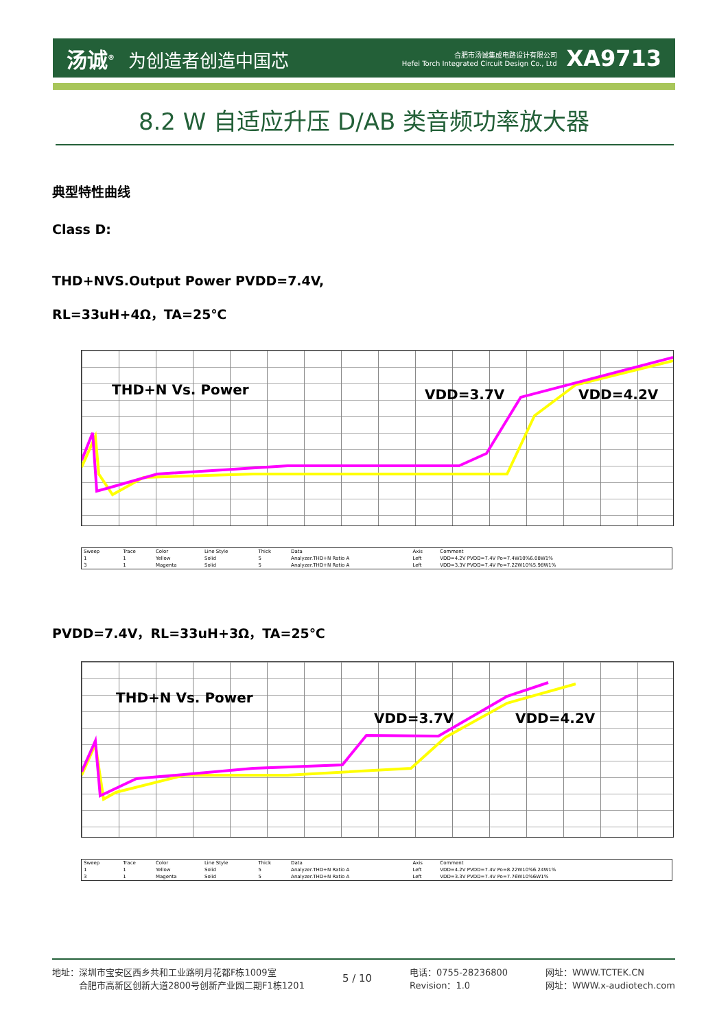汤诚<sup>®</sup> 为创造者创造中国芯
合肥市汤诚集成电路设计有限公司
Hefei Torch Integrated Circuit Design Co., Ltd
XA9713
8.2 W 自适应升压 D/AB 类音频功率放大器
典型特性曲线
Class D:
THD+NVS.Output Power PVDD=7.4V,
RL=33uH+4Ω，TA=25℃
THD+N Vs. Power VDD=3.7V VDD=4.2V
| Sweep | Trace | Color | Line Style | Thick | Data | Axis | Comment |
| --- | --- | --- | --- | --- | --- | --- | --- |
| 1 | 1 | Yellow | Solid | 5 | Analyzer.THD+N Ratio A | Left | VDD=4.2V PVDD=7.4V Po=7.4W10%6.08W1% |
| 3 | 1 | Magenta | Solid | 5 | Analyzer.THD+N Ratio A | Left | VDD=3.3V PVDD=7.4V Po=7.22W10%5.98W1% |
PVDD=7.4V，RL=33uH+3Ω，TA=25℃
THD+N Vs. Power
VDD=3.7V VDD=4.2V
| Sweep | Trace | Color | Line Style | Thick | Data | Axis | Comment |
| --- | --- | --- | --- | --- | --- | --- | --- |
| 1 | 1 | Yellow | Solid | 5 | Analyzer.THD+N Ratio A | Left | VDD=4.2V PVDD=7.4V Po=8.22W10%6.24W1% |
| 3 | 1 | Magenta | Solid | 5 | Analyzer.THD+N Ratio A | Left | VDD=3.3V PVDD=7.4V Po=7.76W10%6W1% |
地址：深圳市宝安区西乡共和工业路明月花都F栋1009室
　　　合肥市高新区创新大道2800号创新产业园二期F1栋1201
5 / 10
电话：0755-28236800
Revision：1.0
网址：WWW.TCTEK.CN
网址：WWW.x-audiotech.com